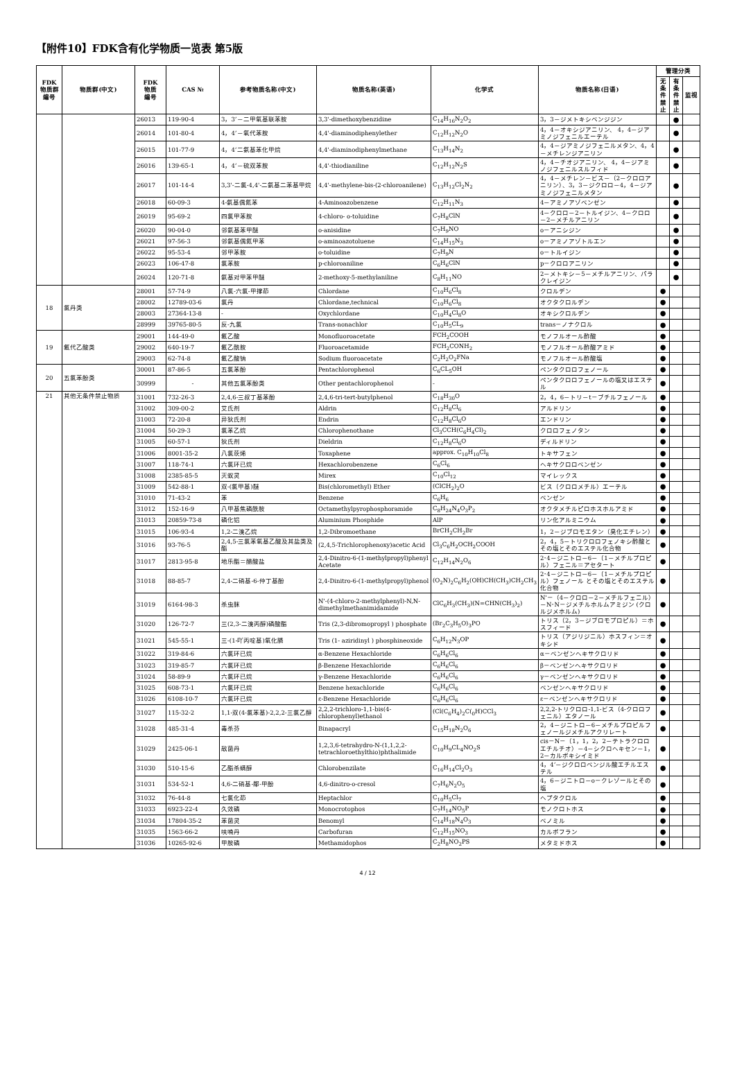【附件10】FDK含有化学物质一览表 第5版
| FDK 物质群 编号 | 物质群(中文) | FDK 物质 编号 | CAS № | 参考物质名称(中文) | 物质名称(英语) | 化学式 | 物质名称(日语) | 管理分类 | | |
| --- | --- | --- | --- | --- | --- | --- | --- | --- | --- | --- |
| | | | | | | | | 无条件禁止 | 有条件禁止 | 监视 |
| | | 26013 | 119-90-4 | 3，3’－二甲氧基联苯胺 | 3,3'-dimethoxybenzidine | C<sub>14</sub>H<sub>16</sub>N<sub>2</sub>O<sub>2</sub> | 3，3－ジメトキシベンジジン | | ● | |
| | | 26014 | 101-80-4 | 4，4’－氧代苯胺 | 4,4'-diaminodiphenylether | C<sub>12</sub>H<sub>12</sub>N<sub>2</sub>O | 4，4－オキシジアニリン、 4，4－ジアミノジフェニルエーテル | | ● | |
| | | 26015 | 101-77-9 | 4，4’二氨基苯化甲烷 | 4,4'-diaminodiphenylmethane | C<sub>13</sub>H<sub>14</sub>N<sub>2</sub> | 4，4－ジアミノジフェニルメタン、4，4－メチレンジアニリン | | ● | |
| | | 26016 | 139-65-1 | 4，4’－硫双苯胺 | 4,4'-thiodianiline | C<sub>12</sub>H<sub>12</sub>N<sub>2</sub>S | 4，4－チオジアニリン、 4，4－ジアミノジフェニルスルフィド | | ● | |
| | | 26017 | 101-14-4 | 3,3'-二氯-4,4'-二氨基二苯基甲烷 | 4,4'-methylene-bis-(2-chloroanilene) | C<sub>13</sub>H<sub>12</sub>Cl<sub>2</sub>N<sub>2</sub> | 4，4－メチレン－ビス－（2－クロロアニリン）、3，3－ジクロロ－4，4－ジアミノジフェニルメタン | | ● | |
| | | 26018 | 60-09-3 | 4-氨基偶氮苯 | 4-Aminoazobenzene | C<sub>12</sub>H<sub>11</sub>N<sub>3</sub> | 4－アミノアゾベンゼン | | ● | |
| | | 26019 | 95-69-2 | 四氯甲苯胺 | 4-chloro- o-toluidine | C<sub>7</sub>H<sub>8</sub>ClN | 4－クロロ－2－トルイジン、4－クロロ－2－メチルアニリン | | ● | |
| | | 26020 | 90-04-0 | 邻氨基苯甲醚 | o-anisidine | C<sub>7</sub>H<sub>9</sub>NO | o－アニシジン | | ● | |
| | | 26021 | 97-56-3 | 邻氨基偶氮甲苯 | o-aminoazotoluene | C<sub>14</sub>H<sub>15</sub>N<sub>3</sub> | o－アミノアゾトルエン | | ● | |
| | | 26022 | 95-53-4 | 邻甲苯胺 | o-toluidine | C<sub>7</sub>H<sub>9</sub>N | o－トルイジン | | ● | |
| | | 26023 | 106-47-8 | 氯苯胺 | p-chloroaniline | C<sub>6</sub>H<sub>6</sub>ClN | p－クロロアニリン | | ● | |
| | | 26024 | 120-71-8 | 氨基对甲苯甲醚 | 2-methoxy-5-methylaniline | C<sub>8</sub>H<sub>11</sub>NO | 2－メトキシ－5－メチルアニリン、パラクレイジン | | ● | |
| 18 | 氯丹类 | 28001 | 57-74-9 | 八氯-六氯-甲撑茚 | Chlordane | C<sub>10</sub>H<sub>6</sub>Cl<sub>8</sub> | クロルデン | ● | | |
| | | 28002 | 12789-03-6 | 氯丹 | Chlordane,technical | C<sub>10</sub>H<sub>6</sub>Cl<sub>8</sub> | オクタクロルデン | ● | | |
| | | 28003 | 27364-13-8 | - | Oxychlordane | C<sub>10</sub>H<sub>4</sub>Cl<sub>8</sub>O | オキシクロルデン | ● | | |
| | | 28999 | 39765-80-5 | 反-九氯 | Trans-nonachlor | C<sub>10</sub>H<sub>5</sub>CL<sub>9</sub> | trans－ノナクロル | ● | | |
| 19 | 氟代乙酸类 | 29001 | 144-49-0 | 氟乙酸 | Monofluoroacetate | FCH<sub>2</sub>COOH | モノフルオール酢酸 | ● | | |
| | | 29002 | 640-19-7 | 氟乙酰胺 | Fluoroacetamide | FCH<sub>2</sub>CONH<sub>2</sub> | モノフルオール酢酸アミド | ● | | |
| | | 29003 | 62-74-8 | 氟乙酸钠 | Sodium fluoroacetate | C<sub>2</sub>H<sub>2</sub>O<sub>2</sub>FNa | モノフルオール酢酸塩 | ● | | |
| 20 | 五氯苯酚类 | 30001 | 87-86-5 | 五氯苯酚 | Pentachlorophenol | C<sub>6</sub>CL<sub>5</sub>OH | ペンタクロロフェノール | ● | | |
| | | 30999 | - | 其他五氯苯酚类 | Other pentachlorophenol | - | ペンタクロロフェノールの塩又はエステル | ● | | |
| 21 | 其他无条件禁止物质 | 31001 | 732-26-3 | 2,4,6-三叔丁基苯酚 | 2,4,6-tri-tert-butylphenol | C<sub>18</sub>H<sub>30</sub>O | 2，4，6－トリ－t－ブチルフェノール | ● | | |
| | | 31002 | 309-00-2 | 艾氏剂 | Aldrin | C<sub>12</sub>H<sub>8</sub>Cl<sub>6</sub> | アルドリン | ● | | |
| | | 31003 | 72-20-8 | 异狄氏剂 | Endrin | C<sub>12</sub>H<sub>8</sub>Cl<sub>6</sub>O | エンドリン | ● | | |
| | | 31004 | 50-29-3 | 氯苯乙烷 | Chlorophenothane | Cl<sub>3</sub>CCH(C<sub>6</sub>H<sub>4</sub>Cl)<sub>2</sub> | クロロフェノタン | ● | | |
| | | 31005 | 60-57-1 | 狄氏剂 | Dieldrin | C<sub>12</sub>H<sub>8</sub>Cl<sub>6</sub>O | ディルドリン | ● | | |
| | | 31006 | 8001-35-2 | 八氯莰烯 | Toxaphene | approx. C<sub>10</sub>H<sub>10</sub>Cl<sub>8</sub> | トキサフェン | ● | | |
| | | 31007 | 118-74-1 | 六氯环已烷 | Hexachlorobenzene | C<sub>6</sub>Cl<sub>6</sub> | ヘキサクロロベンゼン | ● | | |
| | | 31008 | 2385-85-5 | 灭蚁灵 | Mirex | C<sub>10</sub>Cl<sub>12</sub> | マイレックス | ● | | |
| | | 31009 | 542-88-1 | 双-(氯甲基)醚 | Bis(chloromethyl) Ether | (ClCH<sub>2</sub>)<sub>2</sub>O | ビス（クロロメチル）エーテル | ● | | |
| | | 31010 | 71-43-2 | 苯 | Benzene | C<sub>6</sub>H<sub>6</sub> | ベンゼン | ● | | |
| | | 31012 | 152-16-9 | 八甲基焦磷酰胺 | Octamethylpyrophosphoramide | C<sub>8</sub>H<sub>24</sub>N<sub>4</sub>O<sub>3</sub>P<sub>2</sub> | オクタメチルピロホスホルアミド | ● | | |
| | | 31013 | 20859-73-8 | 磷化铝 | Aluminium Phosphide | AlP | リン化アルミニウム | ● | | |
| | | 31015 | 106-93-4 | 1,2-二溴乙烷 | 1,2-Dibromoethane | BrCH<sub>2</sub>CH<sub>2</sub>Br | 1，2－ジブロモエタン（臭化エチレン） | ● | | |
| | | 31016 | 93-76-5 | 2,4,5-三氯苯氧基乙酸及其盐类及酯 | (2,4,5-Trichlorophenoxy)acetic Acid | Cl<sub>3</sub>C<sub>6</sub>H<sub>2</sub>OCH<sub>2</sub>COOH | 2，4，5－トリクロロフェノキシ酢酸とその塩とそのエステル化合物 | ● | | |
| | | 31017 | 2813-95-8 | 地乐酯＝醋酸盐 | 2,4-Dinitro-6-(1-methylpropyl)phenyl Acetate | C<sub>12</sub>H<sub>14</sub>N<sub>2</sub>O<sub>6</sub> | 2･4－ジニトロ－6－（1－メチルプロピル）フェニル＝アセタート | ● | | |
| | | 31018 | 88-85-7 | 2,4-二硝基-6-仲丁基酚 | 2,4-Dinitro-6-(1-methylpropyl)phenol | (O<sub>2</sub>N)<sub>2</sub>C<sub>6</sub>H<sub>2</sub>(OH)CH(CH<sub>3</sub>)CH<sub>2</sub>CH<sub>3</sub> | 2･4－ジニトロ－6－（1－メチルプロピル）フェノール とその塩とそのエステル化合物 | ● | | |
| | | 31019 | 6164-98-3 | 杀虫脒 | N'-(4-chloro-2-methylphenyl)-N,N-dimethylmethanimidamide | ClC<sub>6</sub>H<sub>3</sub>(CH<sub>3</sub>)(N=CHN(CH<sub>3</sub>)<sub>2</sub>) | N'－（4－クロロ－2－メチルフェニル）－N･N－ジメチルホルムアミジン (クロルジメホルム) | ● | | |
| | | 31020 | 126-72-7 | 三(2,3-二溴丙醇)磷酸酯 | Tris (2,3-dibromopropyl ) phosphate | (Br<sub>2</sub>C<sub>3</sub>H<sub>5</sub>O)<sub>3</sub>PO | トリス（2，3－ジブロモプロピル）＝ホスフィード | ● | | |
| | | 31021 | 545-55-1 | 三-(1-吖丙啶基)氧化膦 | Tris (1- aziridinyl ) phosphineoxide | C<sub>6</sub>H<sub>12</sub>N<sub>3</sub>OP | トリス（アジリジニル）ホスフィン＝オキシド | ● | | |
| | | 31022 | 319-84-6 | 六氯环已烷 | α-Benzene Hexachloride | C<sub>6</sub>H<sub>6</sub>Cl<sub>6</sub> | α－ベンゼンヘキサクロリド | ● | | |
| | | 31023 | 319-85-7 | 六氯环已烷 | β-Benzene Hexachloride | C<sub>6</sub>H<sub>6</sub>Cl<sub>6</sub> | β－ベンゼンヘキサクロリド | ● | | |
| | | 31024 | 58-89-9 | 六氯环已烷 | γ-Benzene Hexachloride | C<sub>6</sub>H<sub>6</sub>Cl<sub>6</sub> | γ－ベンゼンヘキサクロリド | ● | | |
| | | 31025 | 608-73-1 | 六氯环已烷 | Benzene hexachloride | C<sub>6</sub>H<sub>6</sub>Cl<sub>6</sub> | ベンゼンヘキサクロリド | ● | | |
| | | 31026 | 6108-10-7 | 六氯环已烷 | ε-Benzene Hexachloride | C<sub>6</sub>H<sub>6</sub>Cl<sub>6</sub> | ε－ベンゼンヘキサクロリド | ● | | |
| | | 31027 | 115-32-2 | 1,1-双(4-氯苯基)-2,2,2-三氯乙醇 | 2,2,2-trichloro-1,1-bis(4-chlorophenyl)ethanol | (Cl(C<sub>6</sub>H<sub>4</sub>)<sub>2</sub>C(<sub>0</sub>H)CCl<sub>3</sub> | 2,2,2-トリクロロ-1,1-ビス（4-クロロフェニル）エタノール | ● | | |
| | | 31028 | 485-31-4 | 毒杀芬 | Binapacryl | C<sub>15</sub>H<sub>18</sub>N<sub>2</sub>O<sub>6</sub> | 2，4－ジニトロ－6－メチルプロピルフェノールジメチルアクリレート | ● | | |
| | | 31029 | 2425-06-1 | 敌菌丹 | 1,2,3,6-tetrahydro-N-(1,1,2,2-tetrachloroethylthio)phthalimide | C<sub>10</sub>H<sub>9</sub>CL<sub>4</sub>NO<sub>2</sub>S | cis－N－（1，1，2，2－テトラクロロエチルチオ）－4－シクロヘキセン－1，2－カルボキシイミド | ● | | |
| | | 31030 | 510-15-6 | 乙酯杀螨醇 | Chlorobenzilate | C<sub>16</sub>H<sub>14</sub>Cl<sub>2</sub>O<sub>3</sub> | 4，4’－ジクロロベンジル酸エチルエステル | ● | | |
| | | 31031 | 534-52-1 | 4,6-二硝基-鄰-甲酚 | 4,6-dinitro-o-cresol | C<sub>7</sub>H<sub>6</sub>N<sub>2</sub>O<sub>5</sub> | 4，6－ジニトロ－o－クレゾールとその塩 | ● | | |
| | | 31032 | 76-44-8 | 七氯化茚 | Heptachlor | C<sub>10</sub>H<sub>5</sub>Cl<sub>7</sub> | ヘプタクロル | ● | | |
| | | 31033 | 6923-22-4 | 久效磷 | Monocrotophos | C<sub>7</sub>H<sub>14</sub>NO<sub>5</sub>P | モノクロトホス | ● | | |
| | | 31034 | 17804-35-2 | 苯菌灵 | Benomyl | C<sub>14</sub>H<sub>18</sub>N<sub>4</sub>O<sub>3</sub> | ベノミル | ● | | |
| | | 31035 | 1563-66-2 | 呋喃丹 | Carbofuran | C<sub>12</sub>H<sub>15</sub>NO<sub>3</sub> | カルボフラン | ● | | |
| | | 31036 | 10265-92-6 | 甲胺磷 | Methamidophos | C<sub>2</sub>H<sub>8</sub>NO<sub>2</sub>PS | メタミドホス | ● | | |
4 / 12